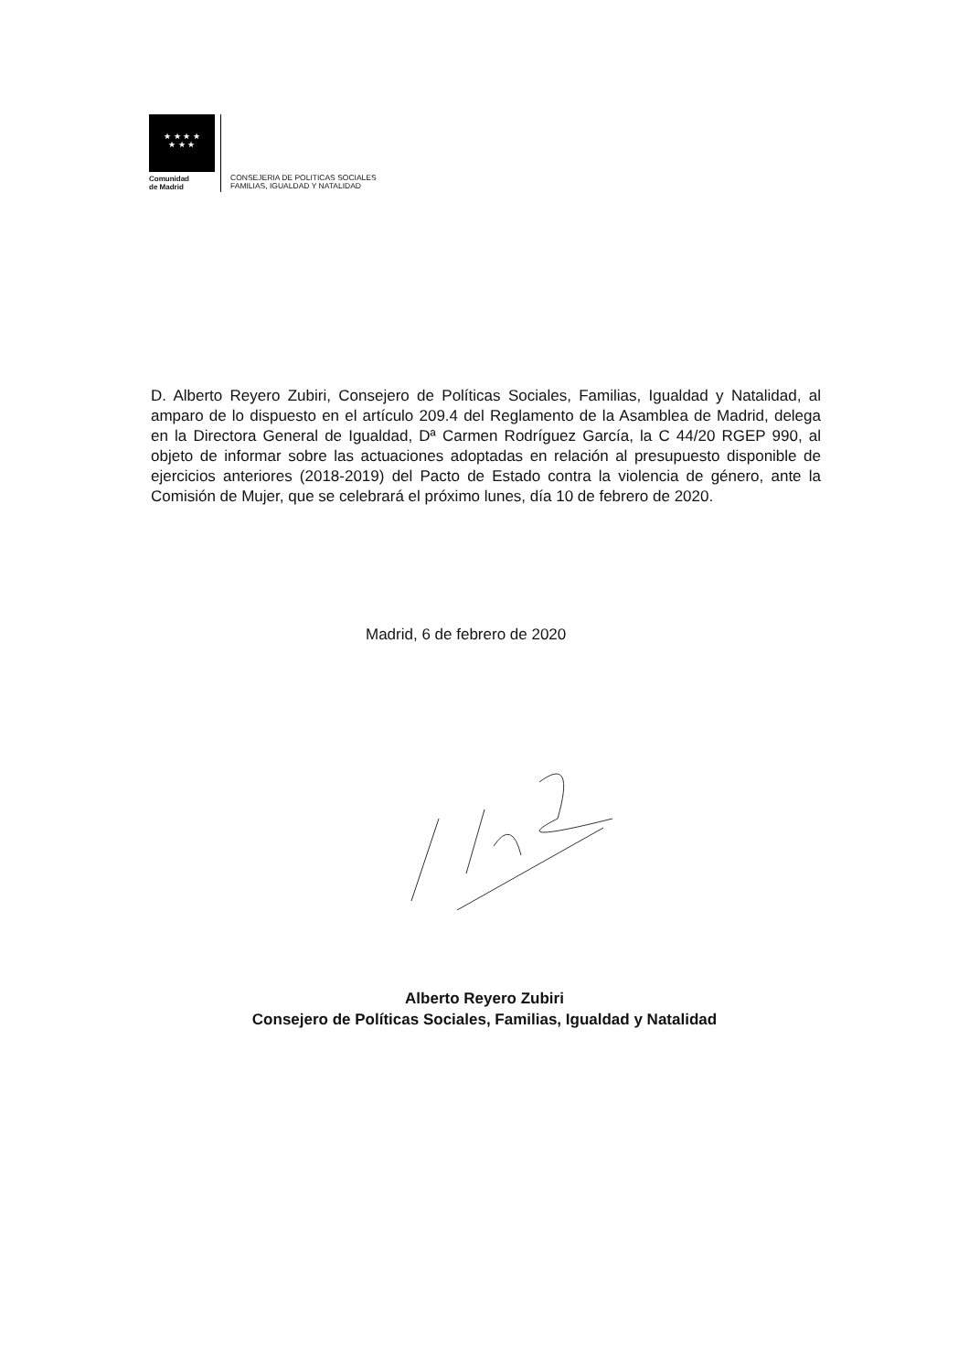★ ★ ★ ★
★ ★ ★
Comunidad
de Madrid
CONSEJERIA DE POLITICAS SOCIALES
FAMILIAS, IGUALDAD Y NATALIDAD
D. Alberto Reyero Zubiri, Consejero de Políticas Sociales, Familias, Igualdad y Natalidad, al amparo de lo dispuesto en el artículo 209.4 del Reglamento de la Asamblea de Madrid, delega en la Directora General de Igualdad, Dª Carmen Rodríguez García, la C 44/20 RGEP 990, al objeto de informar sobre las actuaciones adoptadas en relación al presupuesto disponible de ejercicios anteriores (2018-2019) del Pacto de Estado contra la violencia de género, ante la Comisión de Mujer, que se celebrará el próximo lunes, día 10 de febrero de 2020.
Madrid, 6 de febrero de 2020
Alberto Reyero Zubiri
Consejero de Políticas Sociales, Familias, Igualdad y Natalidad